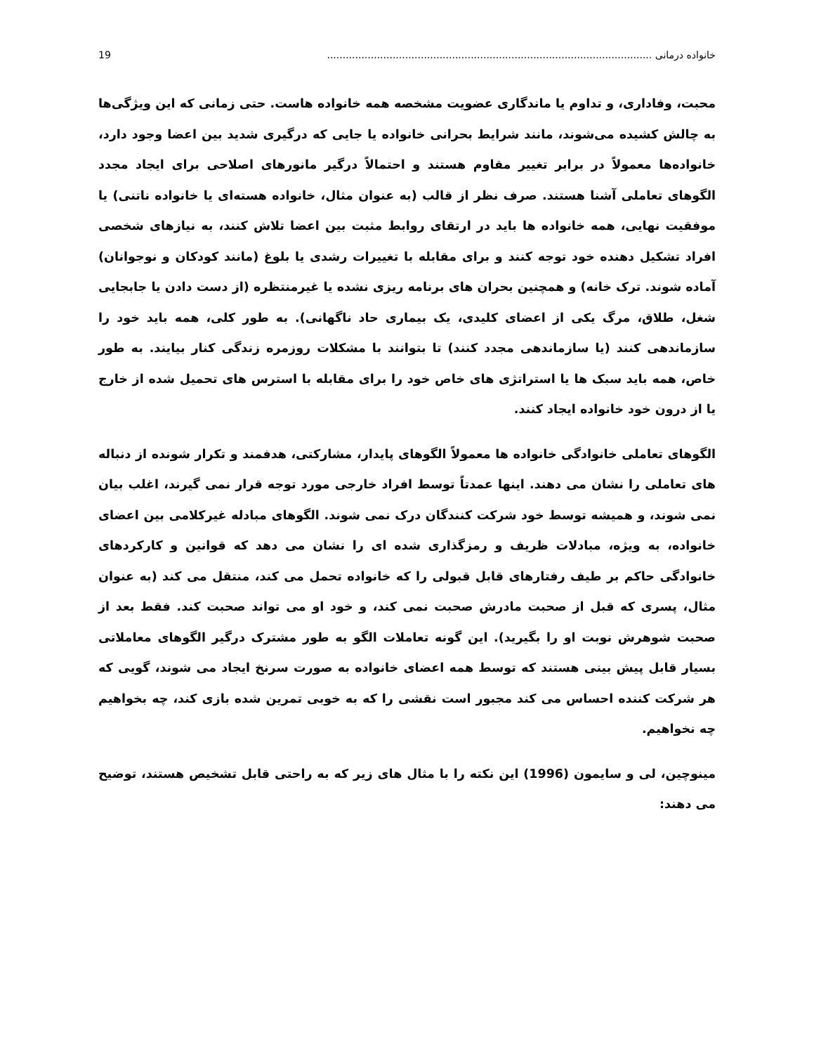خانواده درمانی ........................................................................................................ 19
محبت، وفاداری، و تداوم یا ماندگاری عضویت مشخصه همه خانواده هاست. حتی زمانی که این ویژگی‌ها به چالش کشیده می‌شوند، مانند شرایط بحرانی خانواده یا جایی که درگیری شدید بین اعضا وجود دارد، خانواده‌ها معمولاً در برابر تغییر مقاوم هستند و احتمالاً درگیر مانورهای اصلاحی برای ایجاد مجدد الگوهای تعاملی آشنا هستند. صرف نظر از قالب (به عنوان مثال، خانواده هسته‌ای یا خانواده ناتنی) یا موفقیت نهایی، همه خانواده ها باید در ارتقای روابط مثبت بین اعضا تلاش کنند، به نیازهای شخصی افراد تشکیل دهنده خود توجه کنند و برای مقابله با تغییرات رشدی یا بلوغ (مانند کودکان و نوجوانان) آماده شوند. ترک خانه) و همچنین بحران های برنامه ریزی نشده یا غیرمنتظره (از دست دادن یا جابجایی شغل، طلاق، مرگ یکی از اعضای کلیدی، یک بیماری حاد ناگهانی). به طور کلی، همه باید خود را سازماندهی کنند (یا سازماندهی مجدد کنند) تا بتوانند با مشکلات روزمره زندگی کنار بیایند. به طور خاص، همه باید سبک ها یا استراتژی های خاص خود را برای مقابله با استرس های تحمیل شده از خارج یا از درون خود خانواده ایجاد کنند.
الگوهای تعاملی خانوادگی خانواده ها معمولاً الگوهای پایدار، مشارکتی، هدفمند و تکرار شونده از دنباله های تعاملی را نشان می دهند. اینها عمدتاً توسط افراد خارجی مورد توجه قرار نمی گیرند، اغلب بیان نمی شوند، و همیشه توسط خود شرکت کنندگان درک نمی شوند. الگوهای مبادله غیرکلامی بین اعضای خانواده، به ویژه، مبادلات ظریف و رمزگذاری شده ای را نشان می دهد که قوانین و کارکردهای خانوادگی حاکم بر طیف رفتارهای قابل قبولی را که خانواده تحمل می کند، منتقل می کند (به عنوان مثال، پسری که قبل از صحبت مادرش صحبت نمی کند، و خود او می تواند صحبت کند. فقط بعد از صحبت شوهرش نوبت او را بگیرید). این گونه تعاملات الگو به طور مشترک درگیر الگوهای معاملاتی بسیار قابل پیش بینی هستند که توسط همه اعضای خانواده به صورت سرنخ ایجاد می شوند، گویی که هر شرکت کننده احساس می کند مجبور است نقشی را که به خوبی تمرین شده بازی کند، چه بخواهیم چه نخواهیم.
مینوچین، لی و سایمون (1996) این نکته را با مثال های زیر که به راحتی قابل تشخیص هستند، توضیح می دهند: